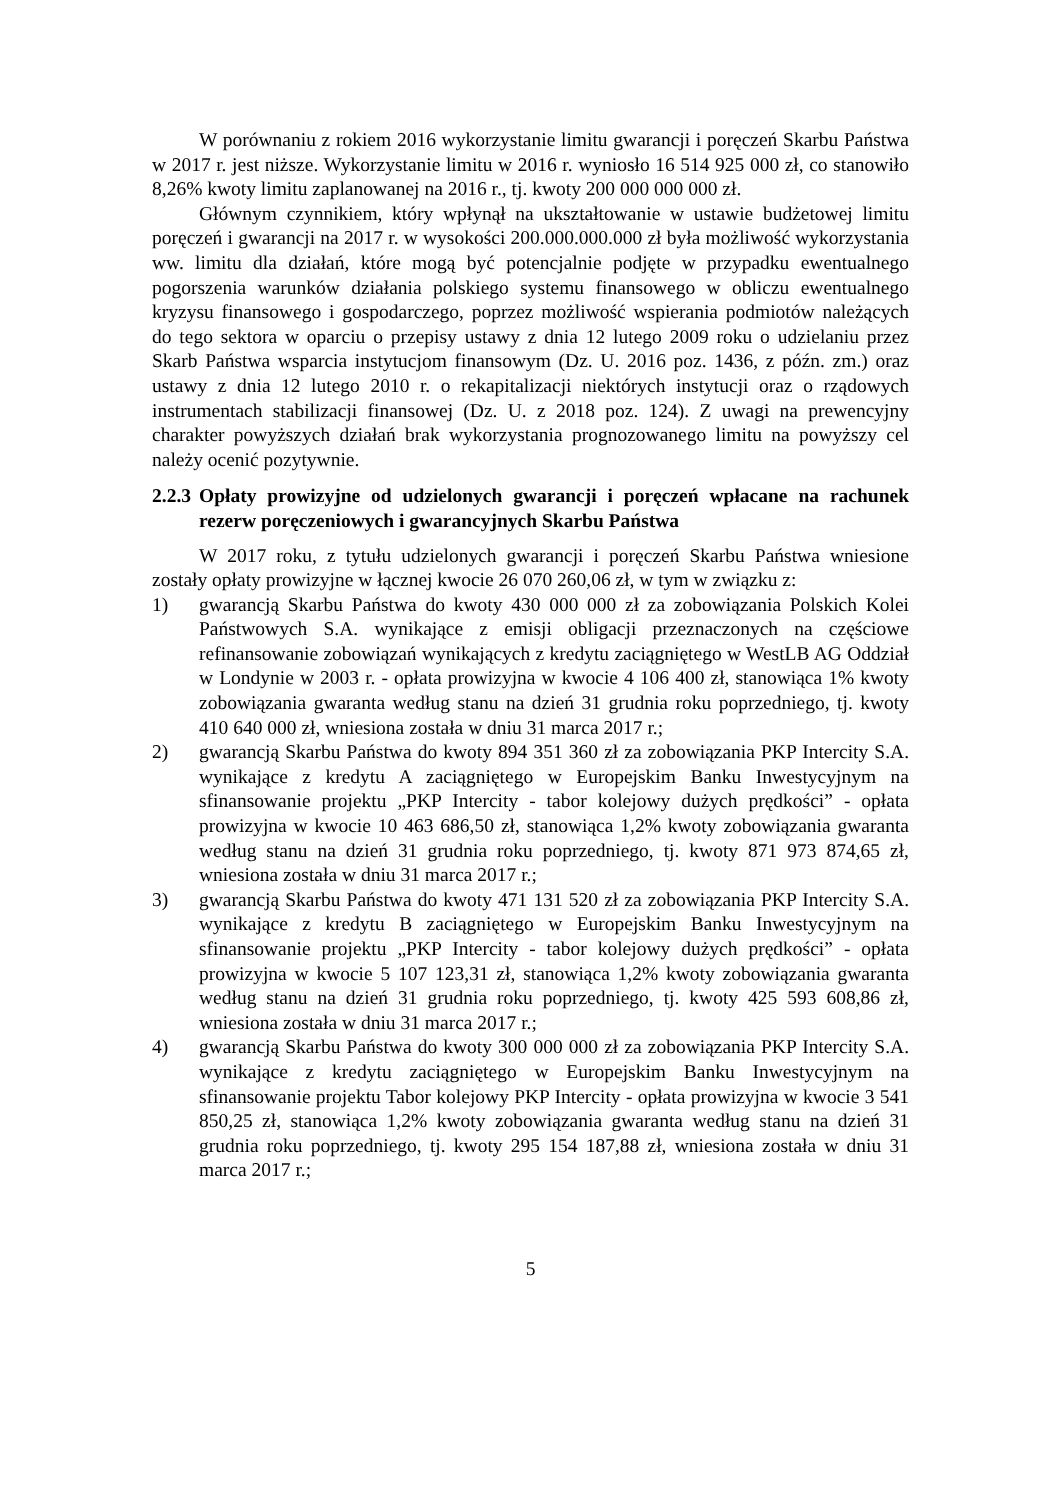W porównaniu z rokiem 2016 wykorzystanie limitu gwarancji i poręczeń Skarbu Państwa w 2017 r. jest niższe. Wykorzystanie limitu w 2016 r. wyniosło 16 514 925 000 zł, co stanowiło 8,26% kwoty limitu zaplanowanej na 2016 r., tj. kwoty 200 000 000 000 zł.
Głównym czynnikiem, który wpłynął na ukształtowanie w ustawie budżetowej limitu poręczeń i gwarancji na 2017 r. w wysokości 200.000.000.000 zł była możliwość wykorzystania ww. limitu dla działań, które mogą być potencjalnie podjęte w przypadku ewentualnego pogorszenia warunków działania polskiego systemu finansowego w obliczu ewentualnego kryzysu finansowego i gospodarczego, poprzez możliwość wspierania podmiotów należących do tego sektora w oparciu o przepisy ustawy z dnia 12 lutego 2009 roku o udzielaniu przez Skarb Państwa wsparcia instytucjom finansowym (Dz. U. 2016 poz. 1436, z późn. zm.) oraz ustawy z dnia 12 lutego 2010 r. o rekapitalizacji niektórych instytucji oraz o rządowych instrumentach stabilizacji finansowej (Dz. U. z 2018 poz. 124). Z uwagi na prewencyjny charakter powyższych działań brak wykorzystania prognozowanego limitu na powyższy cel należy ocenić pozytywnie.
2.2.3 Opłaty prowizyjne od udzielonych gwarancji i poręczeń wpłacane na rachunek rezerw poręczeniowych i gwarancyjnych Skarbu Państwa
W 2017 roku, z tytułu udzielonych gwarancji i poręczeń Skarbu Państwa wniesione zostały opłaty prowizyjne w łącznej kwocie 26 070 260,06 zł, w tym w związku z:
1) gwarancją Skarbu Państwa do kwoty 430 000 000 zł za zobowiązania Polskich Kolei Państwowych S.A. wynikające z emisji obligacji przeznaczonych na częściowe refinansowanie zobowiązań wynikających z kredytu zaciągniętego w WestLB AG Oddział w Londynie w 2003 r. - opłata prowizyjna w kwocie 4 106 400 zł, stanowiąca 1% kwoty zobowiązania gwaranta według stanu na dzień 31 grudnia roku poprzedniego, tj. kwoty 410 640 000 zł, wniesiona została w dniu 31 marca 2017 r.;
2) gwarancją Skarbu Państwa do kwoty 894 351 360 zł za zobowiązania PKP Intercity S.A. wynikające z kredytu A zaciągniętego w Europejskim Banku Inwestycyjnym na sfinansowanie projektu „PKP Intercity - tabor kolejowy dużych prędkości” - opłata prowizyjna w kwocie 10 463 686,50 zł, stanowiąca 1,2% kwoty zobowiązania gwaranta według stanu na dzień 31 grudnia roku poprzedniego, tj. kwoty 871 973 874,65 zł, wniesiona została w dniu 31 marca 2017 r.;
3) gwarancją Skarbu Państwa do kwoty 471 131 520 zł za zobowiązania PKP Intercity S.A. wynikające z kredytu B zaciągniętego w Europejskim Banku Inwestycyjnym na sfinansowanie projektu „PKP Intercity - tabor kolejowy dużych prędkości” - opłata prowizyjna w kwocie 5 107 123,31 zł, stanowiąca 1,2% kwoty zobowiązania gwaranta według stanu na dzień 31 grudnia roku poprzedniego, tj. kwoty 425 593 608,86 zł, wniesiona została w dniu 31 marca 2017 r.;
4) gwarancją Skarbu Państwa do kwoty 300 000 000 zł za zobowiązania PKP Intercity S.A. wynikające z kredytu zaciągniętego w Europejskim Banku Inwestycyjnym na sfinansowanie projektu Tabor kolejowy PKP Intercity - opłata prowizyjna w kwocie 3 541 850,25 zł, stanowiąca 1,2% kwoty zobowiązania gwaranta według stanu na dzień 31 grudnia roku poprzedniego, tj. kwoty 295 154 187,88 zł, wniesiona została w dniu 31 marca 2017 r.;
5